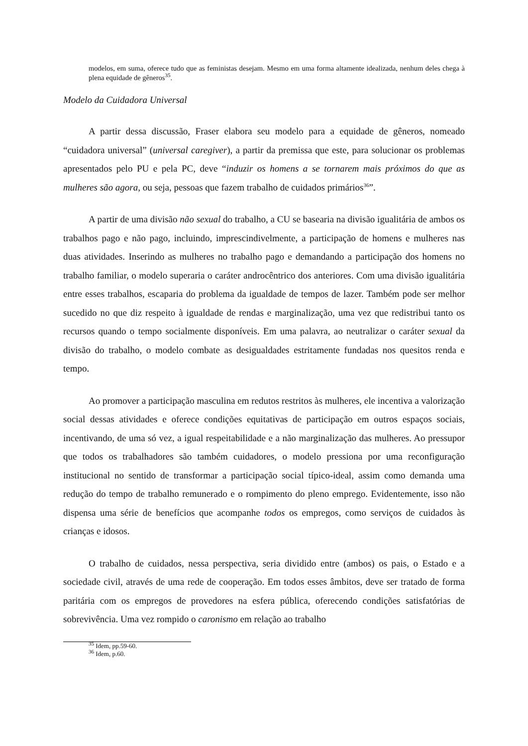modelos, em suma, oferece tudo que as feministas desejam. Mesmo em uma forma altamente idealizada, nenhum deles chega à plena equidade de gêneros<sup>35</sup>.
Modelo da Cuidadora Universal
A partir dessa discussão, Fraser elabora seu modelo para a equidade de gêneros, nomeado “cuidadora universal” (universal caregiver), a partir da premissa que este, para solucionar os problemas apresentados pelo PU e pela PC, deve “induzir os homens a se tornarem mais próximos do que as mulheres são agora, ou seja, pessoas que fazem trabalho de cuidados primários<sup>36</sup>”.
A partir de uma divisão não sexual do trabalho, a CU se basearia na divisão igualitária de ambos os trabalhos pago e não pago, incluindo, imprescindivelmente, a participação de homens e mulheres nas duas atividades. Inserindo as mulheres no trabalho pago e demandando a participação dos homens no trabalho familiar, o modelo superaria o caráter androcêntrico dos anteriores. Com uma divisão igualitária entre esses trabalhos, escaparia do problema da igualdade de tempos de lazer. Também pode ser melhor sucedido no que diz respeito à igualdade de rendas e marginalização, uma vez que redistribui tanto os recursos quando o tempo socialmente disponíveis. Em uma palavra, ao neutralizar o caráter sexual da divisão do trabalho, o modelo combate as desigualdades estritamente fundadas nos quesitos renda e tempo.
Ao promover a participação masculina em redutos restritos às mulheres, ele incentiva a valorização social dessas atividades e oferece condições equitativas de participação em outros espaços sociais, incentivando, de uma só vez, a igual respeitabilidade e a não marginalização das mulheres. Ao pressupor que todos os trabalhadores são também cuidadores, o modelo pressiona por uma reconfiguração institucional no sentido de transformar a participação social típico-ideal, assim como demanda uma redução do tempo de trabalho remunerado e o rompimento do pleno emprego. Evidentemente, isso não dispensa uma série de benefícios que acompanhe todos os empregos, como serviços de cuidados às crianças e idosos.
O trabalho de cuidados, nessa perspectiva, seria dividido entre (ambos) os pais, o Estado e a sociedade civil, através de uma rede de cooperação. Em todos esses âmbitos, deve ser tratado de forma paritária com os empregos de provedores na esfera pública, oferecendo condições satisfatórias de sobrevivência. Uma vez rompido o caronismo em relação ao trabalho
<sup>35</sup> Idem, pp.59-60.
<sup>36</sup> Idem, p.60.